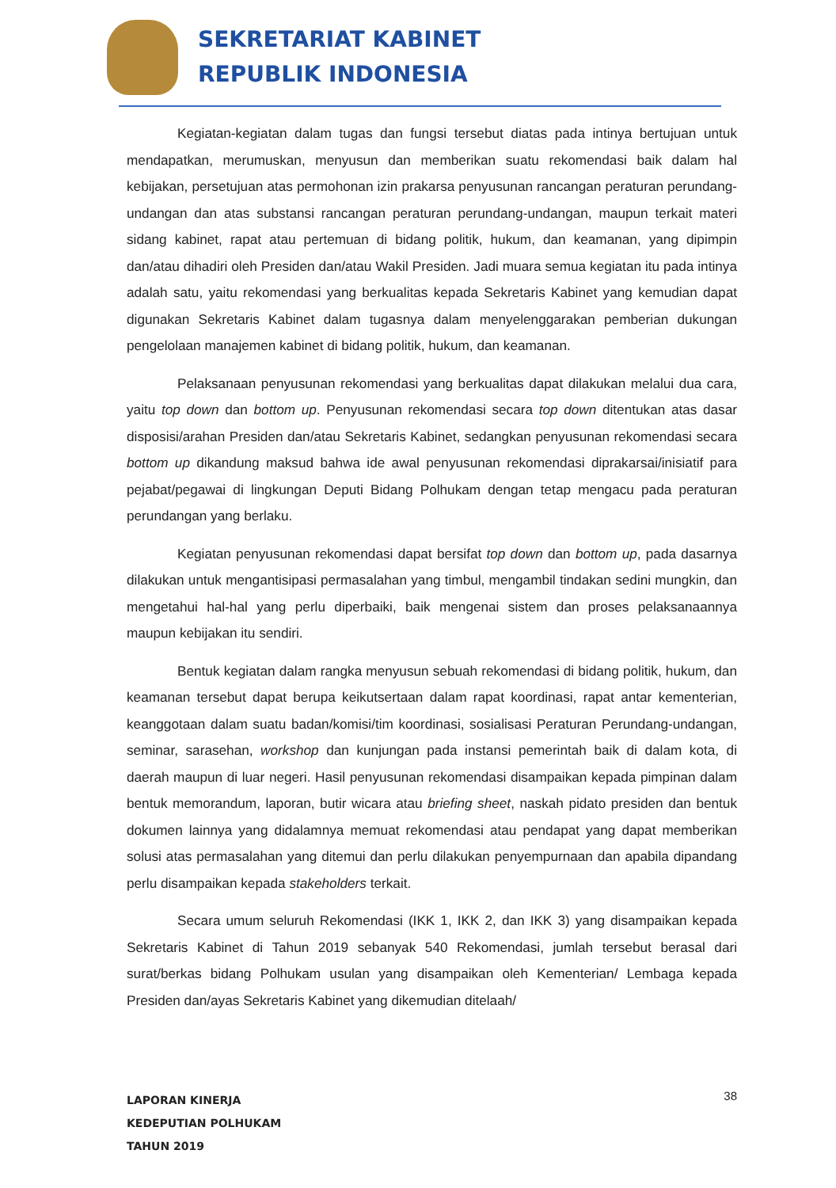SEKRETARIAT KABINET
REPUBLIK INDONESIA
Kegiatan-kegiatan dalam tugas dan fungsi tersebut diatas pada intinya bertujuan untuk mendapatkan, merumuskan, menyusun dan memberikan suatu rekomendasi baik dalam hal kebijakan, persetujuan atas permohonan izin prakarsa penyusunan rancangan peraturan perundang-undangan dan atas substansi rancangan peraturan perundang-undangan, maupun terkait materi sidang kabinet, rapat atau pertemuan di bidang politik, hukum, dan keamanan, yang dipimpin dan/atau dihadiri oleh Presiden dan/atau Wakil Presiden. Jadi muara semua kegiatan itu pada intinya adalah satu, yaitu rekomendasi yang berkualitas kepada Sekretaris Kabinet yang kemudian dapat digunakan Sekretaris Kabinet dalam tugasnya dalam menyelenggarakan pemberian dukungan pengelolaan manajemen kabinet di bidang politik, hukum, dan keamanan.
Pelaksanaan penyusunan rekomendasi yang berkualitas dapat dilakukan melalui dua cara, yaitu top down dan bottom up. Penyusunan rekomendasi secara top down ditentukan atas dasar disposisi/arahan Presiden dan/atau Sekretaris Kabinet, sedangkan penyusunan rekomendasi secara bottom up dikandung maksud bahwa ide awal penyusunan rekomendasi diprakarsai/inisiatif para pejabat/pegawai di lingkungan Deputi Bidang Polhukam dengan tetap mengacu pada peraturan perundangan yang berlaku.
Kegiatan penyusunan rekomendasi dapat bersifat top down dan bottom up, pada dasarnya dilakukan untuk mengantisipasi permasalahan yang timbul, mengambil tindakan sedini mungkin, dan mengetahui hal-hal yang perlu diperbaiki, baik mengenai sistem dan proses pelaksanaannya maupun kebijakan itu sendiri.
Bentuk kegiatan dalam rangka menyusun sebuah rekomendasi di bidang politik, hukum, dan keamanan tersebut dapat berupa keikutsertaan dalam rapat koordinasi, rapat antar kementerian, keanggotaan dalam suatu badan/komisi/tim koordinasi, sosialisasi Peraturan Perundang-undangan, seminar, sarasehan, workshop dan kunjungan pada instansi pemerintah baik di dalam kota, di daerah maupun di luar negeri. Hasil penyusunan rekomendasi disampaikan kepada pimpinan dalam bentuk memorandum, laporan, butir wicara atau briefing sheet, naskah pidato presiden dan bentuk dokumen lainnya yang didalamnya memuat rekomendasi atau pendapat yang dapat memberikan solusi atas permasalahan yang ditemui dan perlu dilakukan penyempurnaan dan apabila dipandang perlu disampaikan kepada stakeholders terkait.
Secara umum seluruh Rekomendasi (IKK 1, IKK 2, dan IKK 3) yang disampaikan kepada Sekretaris Kabinet di Tahun 2019 sebanyak 540 Rekomendasi, jumlah tersebut berasal dari surat/berkas bidang Polhukam usulan yang disampaikan oleh Kementerian/ Lembaga kepada Presiden dan/ayas Sekretaris Kabinet yang dikemudian ditelaah/
LAPORAN KINERJA
KEDEPUTIAN POLHUKAM
TAHUN 2019
38